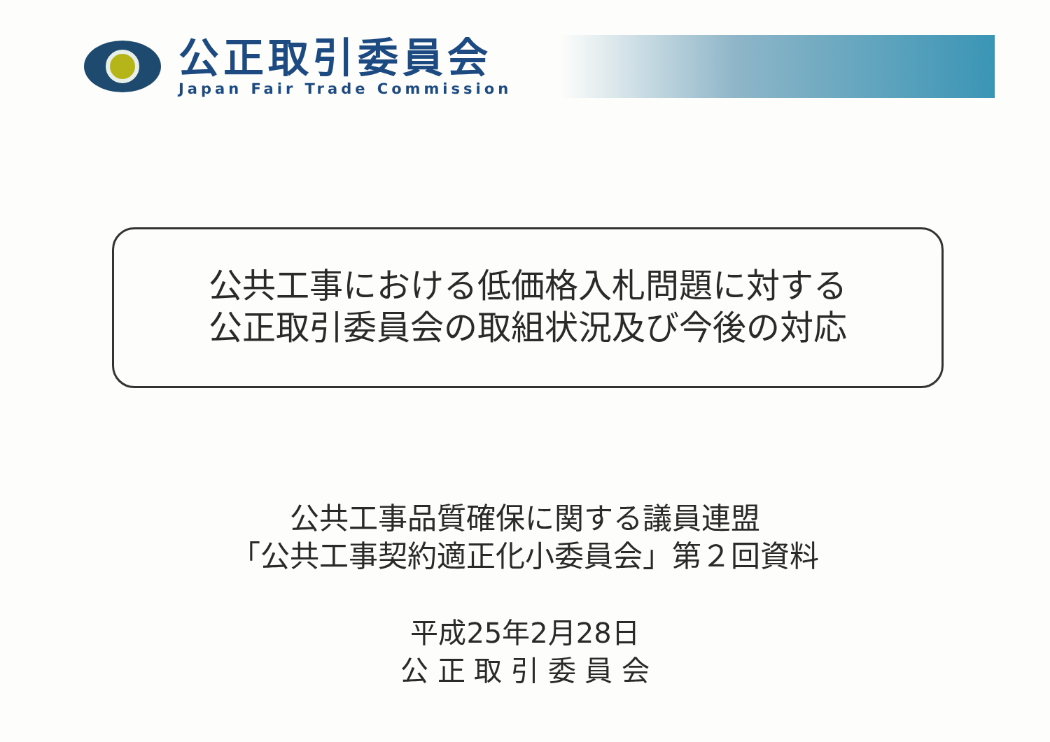公正取引委員会
Japan Fair Trade Commission
公共工事における低価格入札問題に対する
公正取引委員会の取組状況及び今後の対応
公共工事品質確保に関する議員連盟
「公共工事契約適正化小委員会」第２回資料
平成25年2月28日
公 正 取 引 委 員 会